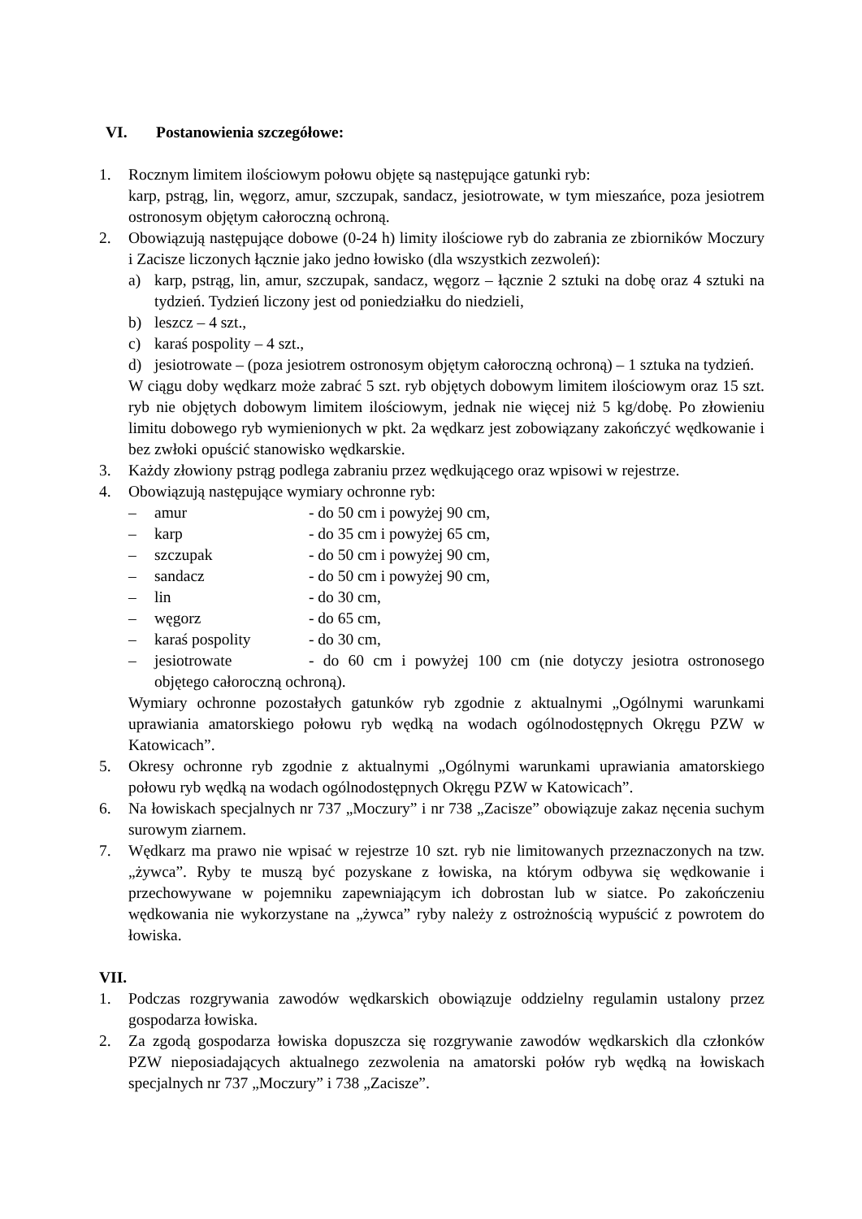VI. Postanowienia szczegółowe:
1. Rocznym limitem ilościowym połowu objęte są następujące gatunki ryb:
karp, pstrąg, lin, węgorz, amur, szczupak, sandacz, jesiotrowate, w tym mieszańce, poza jesiotrem ostronosym objętym całoroczną ochroną.
2. Obowiązują następujące dobowe (0-24 h) limity ilościowe ryb do zabrania ze zbiorników Moczury i Zacisze liczonych łącznie jako jedno łowisko (dla wszystkich zezwoleń):
a) karp, pstrąg, lin, amur, szczupak, sandacz, węgorz – łącznie 2 sztuki na dobę oraz 4 sztuki na tydzień. Tydzień liczony jest od poniedziałku do niedzieli,
b) leszcz – 4 szt.,
c) karaś pospolity – 4 szt.,
d) jesiotrowate – (poza jesiotrem ostronosym objętym całoroczną ochroną) – 1 sztuka na tydzień.
W ciągu doby wędkarz może zabrać 5 szt. ryb objętych dobowym limitem ilościowym oraz 15 szt. ryb nie objętych dobowym limitem ilościowym, jednak nie więcej niż 5 kg/dobę. Po złowieniu limitu dobowego ryb wymienionych w pkt. 2a wędkarz jest zobowiązany zakończyć wędkowanie i bez zwłoki opuścić stanowisko wędkarskie.
3. Każdy złowiony pstrąg podlega zabraniu przez wędkującego oraz wpisowi w rejestrze.
4. Obowiązują następujące wymiary ochronne ryb:
– amur - do 50 cm i powyżej 90 cm,
– karp - do 35 cm i powyżej 65 cm,
– szczupak - do 50 cm i powyżej 90 cm,
– sandacz - do 50 cm i powyżej 90 cm,
– lin - do 30 cm,
– węgorz - do 65 cm,
– karaś pospolity - do 30 cm,
– jesiotrowate - do 60 cm i powyżej 100 cm (nie dotyczy jesiotra ostronosego objętego całoroczną ochroną).
Wymiary ochronne pozostałych gatunków ryb zgodnie z aktualnymi „Ogólnymi warunkami uprawiania amatorskiego połowu ryb wędką na wodach ogólnodostępnych Okręgu PZW w Katowicach”.
5. Okresy ochronne ryb zgodnie z aktualnymi „Ogólnymi warunkami uprawiania amatorskiego połowu ryb wędką na wodach ogólnodostępnych Okręgu PZW w Katowicach”.
6. Na łowiskach specjalnych nr 737 „Moczury” i nr 738 „Zacisze” obowiązuje zakaz nęcenia suchym surowym ziarnem.
7. Wędkarz ma prawo nie wpisać w rejestrze 10 szt. ryb nie limitowanych przeznaczonych na tzw. „żywca”. Ryby te muszą być pozyskane z łowiska, na którym odbywa się wędkowanie i przechowywane w pojemniku zapewniającym ich dobrostan lub w siatce. Po zakończeniu wędkowania nie wykorzystane na „żywca” ryby należy z ostrożnością wypuścić z powrotem do łowiska.
VII.
1. Podczas rozgrywania zawodów wędkarskich obowiązuje oddzielny regulamin ustalony przez gospodarza łowiska.
2. Za zgodą gospodarza łowiska dopuszcza się rozgrywanie zawodów wędkarskich dla członków PZW nieposiadających aktualnego zezwolenia na amatorski połów ryb wędką na łowiskach specjalnych nr 737 „Moczury” i 738 „Zacisze”.